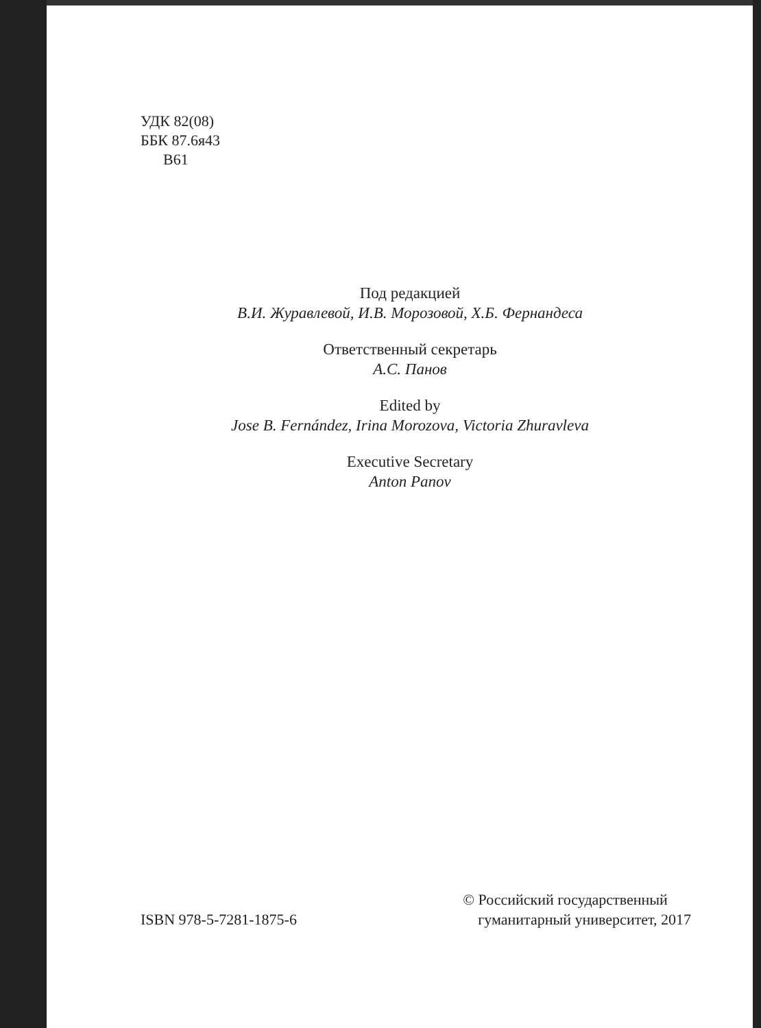УДК 82(08)
ББК 87.6я43
В61
Под редакцией
В.И. Журавлевой, И.В. Морозовой, Х.Б. Фернандеса
Ответственный секретарь
А.С. Панов
Edited by
Jose B. Fernández, Irina Morozova, Victoria Zhuravleva
Executive Secretary
Anton Panov
ISBN 978-5-7281-1875-6
© Российский государственный
гуманитарный университет, 2017